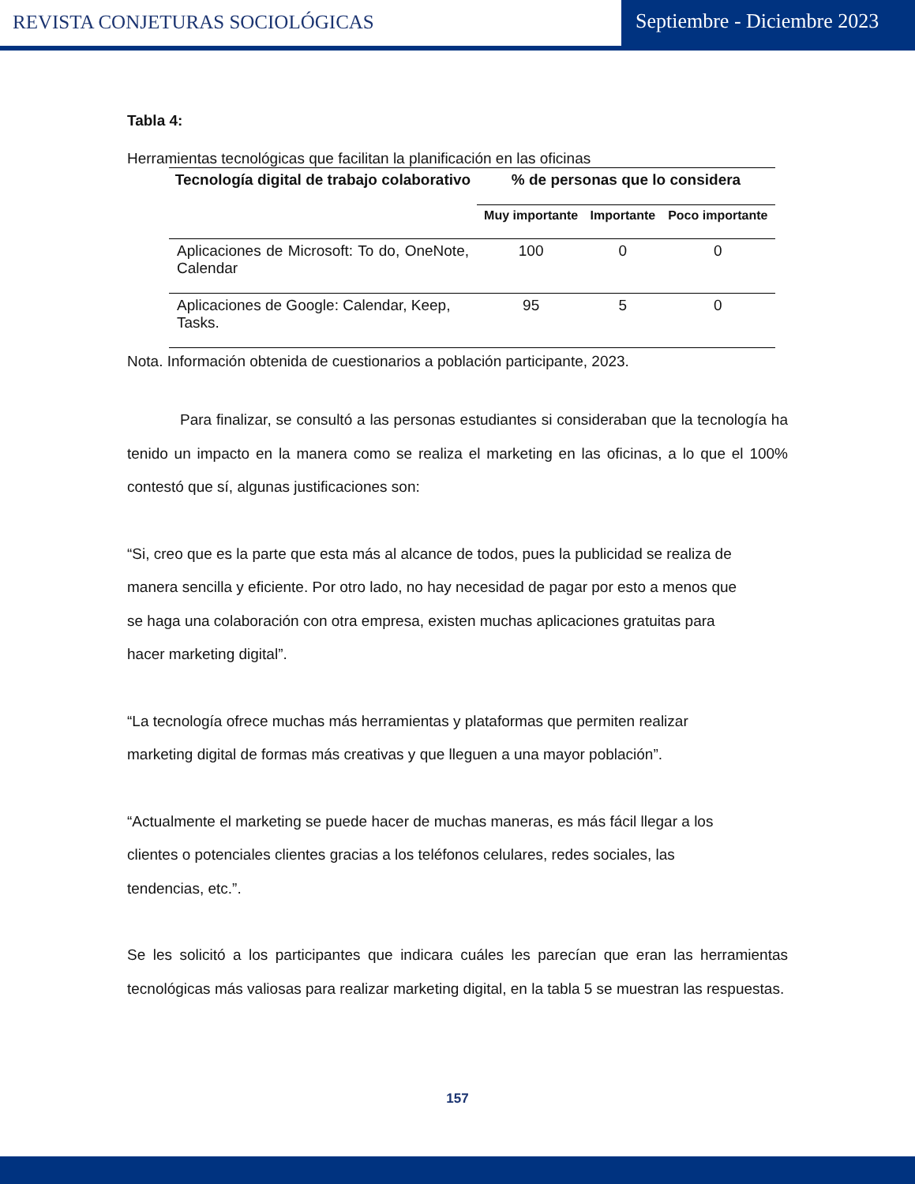REVISTA CONJETURAS SOCIOLÓGICAS
Septiembre - Diciembre 2023
Tabla 4:
Herramientas tecnológicas que facilitan la planificación en las oficinas
| Tecnología digital de trabajo colaborativo | % de personas que lo considera | | |
| --- | --- | --- | --- |
| | Muy importante | Importante | Poco importante |
| Aplicaciones de Microsoft: To do, OneNote, Calendar | 100 | 0 | 0 |
| Aplicaciones de Google: Calendar, Keep, Tasks. | 95 | 5 | 0 |
Nota. Información obtenida de cuestionarios a población participante, 2023.
Para finalizar, se consultó a las personas estudiantes si consideraban que la tecnología ha tenido un impacto en la manera como se realiza el marketing en las oficinas, a lo que el 100% contestó que sí, algunas justificaciones son:
“Si, creo que es la parte que esta más al alcance de todos, pues la publicidad se realiza de manera sencilla y eficiente. Por otro lado, no hay necesidad de pagar por esto a menos que se haga una colaboración con otra empresa, existen muchas aplicaciones gratuitas para hacer marketing digital”.
“La tecnología ofrece muchas más herramientas y plataformas que permiten realizar marketing digital de formas más creativas y que lleguen a una mayor población”.
“Actualmente el marketing se puede hacer de muchas maneras, es más fácil llegar a los clientes o potenciales clientes gracias a los teléfonos celulares, redes sociales, las tendencias, etc.”.
Se les solicitó a los participantes que indicara cuáles les parecían que eran las herramientas tecnológicas más valiosas para realizar marketing digital, en la tabla 5 se muestran las respuestas.
157